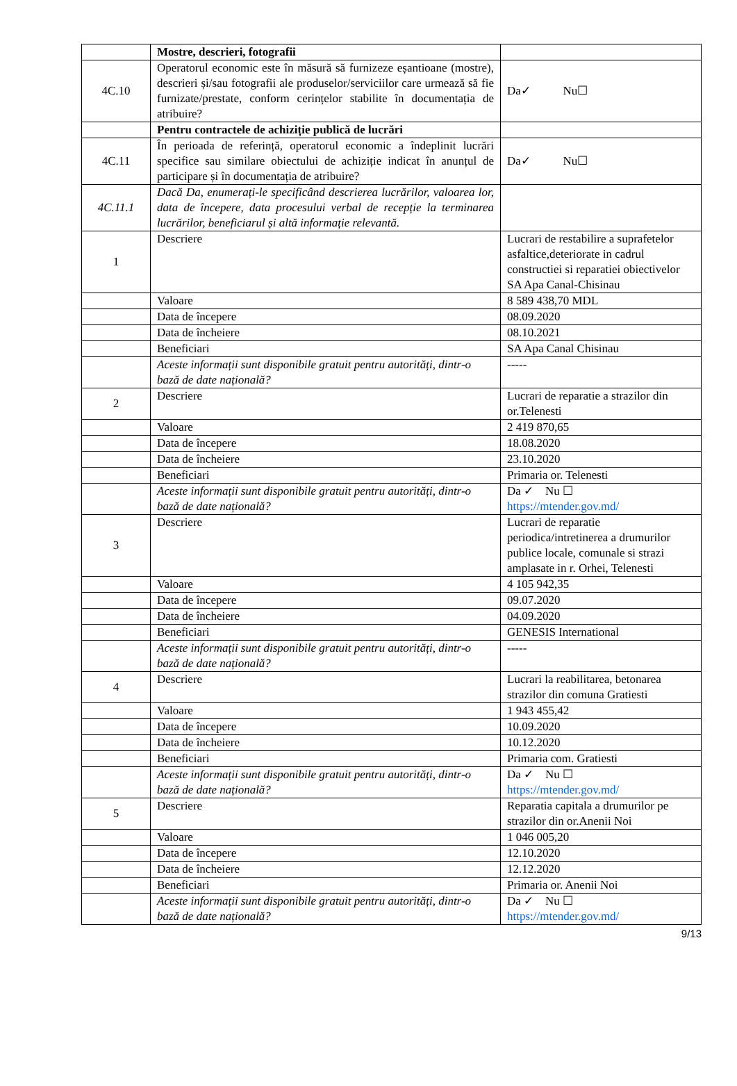| | Mostre, descrieri, fotografii | |
| 4C.10 | Operatorul economic este în măsură să furnizeze eșantioane (mostre), descrieri și/sau fotografii ale produselor/serviciilor care urmează să fie furnizate/prestate, conform cerințelor stabilite în documentația de atribuire? | Da✓ Nu☐ |
| | Pentru contractele de achiziție publică de lucrări | |
| 4C.11 | În perioada de referință, operatorul economic a îndeplinit lucrări specifice sau similare obiectului de achiziție indicat în anunțul de participare și în documentația de atribuire? | Da✓ Nu☐ |
| 4C.11.1 | Dacă Da, enumerați-le specificând descrierea lucrărilor, valoarea lor, data de începere, data procesului verbal de recepție la terminarea lucrărilor, beneficiarul și altă informație relevantă. | |
| 1 | Descriere | Lucrari de restabilire a suprafetelor asfaltice,deteriorate in cadrul constructiei si reparatiei obiectivelor SA Apa Canal-Chisinau |
| | Valoare | 8 589 438,70 MDL |
| | Data de începere | 08.09.2020 |
| | Data de încheiere | 08.10.2021 |
| | Beneficiari | SA Apa Canal Chisinau |
| | Aceste informații sunt disponibile gratuit pentru autorități, dintr-o bază de date națională? | ----- |
| 2 | Descriere | Lucrari de reparatie a strazilor din or.Telenesti |
| | Valoare | 2 419 870,65 |
| | Data de începere | 18.08.2020 |
| | Data de încheiere | 23.10.2020 |
| | Beneficiari | Primaria or. Telenesti |
| | Aceste informații sunt disponibile gratuit pentru autorități, dintr-o bază de date națională? | Da ✓ Nu ☐ https://mtender.gov.md/ |
| 3 | Descriere | Lucrari de reparatie periodica/intretinerea a drumurilor publice locale, comunale si strazi amplasate in r. Orhei, Telenesti |
| | Valoare | 4 105 942,35 |
| | Data de începere | 09.07.2020 |
| | Data de încheiere | 04.09.2020 |
| | Beneficiari | GENESIS International |
| | Aceste informații sunt disponibile gratuit pentru autorități, dintr-o bază de date națională? | ----- |
| 4 | Descriere | Lucrari la reabilitarea, betonarea strazilor din comuna Gratiesti |
| | Valoare | 1 943 455,42 |
| | Data de începere | 10.09.2020 |
| | Data de încheiere | 10.12.2020 |
| | Beneficiari | Primaria com. Gratiesti |
| | Aceste informații sunt disponibile gratuit pentru autorități, dintr-o bază de date națională? | Da ✓ Nu ☐ https://mtender.gov.md/ |
| 5 | Descriere | Reparatia capitala a drumurilor pe strazilor din or.Anenii Noi |
| | Valoare | 1 046 005,20 |
| | Data de începere | 12.10.2020 |
| | Data de încheiere | 12.12.2020 |
| | Beneficiari | Primaria or. Anenii Noi |
| | Aceste informații sunt disponibile gratuit pentru autorități, dintr-o bază de date națională? | Da ✓ Nu ☐ https://mtender.gov.md/ |
9/13